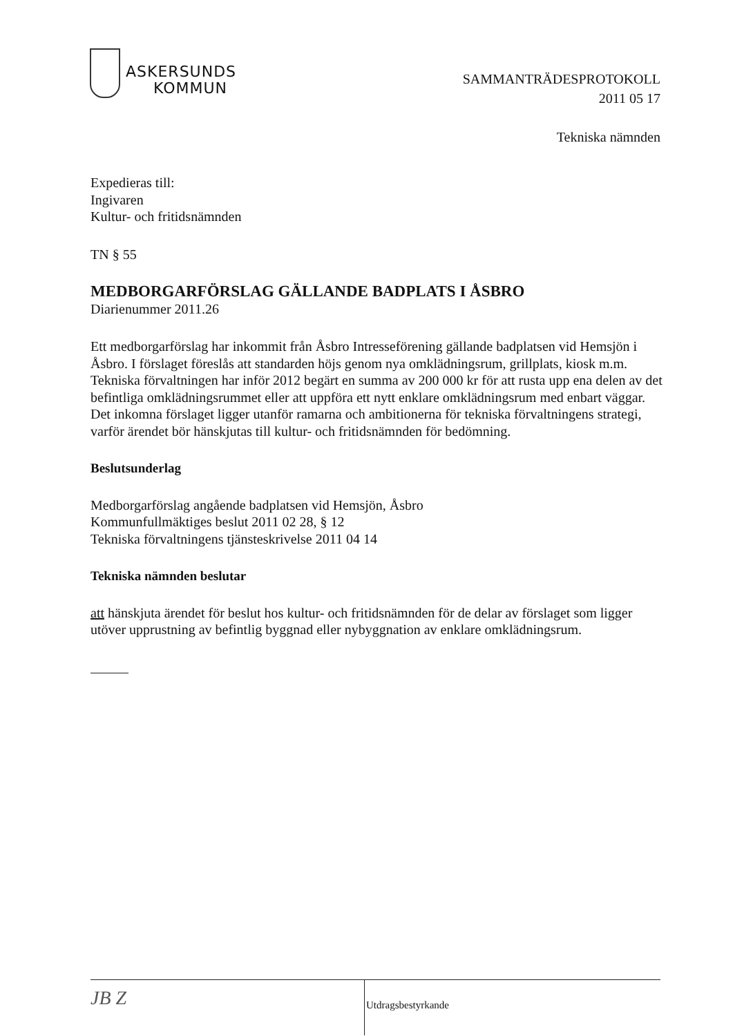ASKERSUNDS
KOMMUN
SAMMANTRÄDESPROTOKOLL
2011 05 17
Tekniska nämnden
Expedieras till:
Ingivaren
Kultur- och fritidsnämnden
TN § 55
MEDBORGARFÖRSLAG GÄLLANDE BADPLATS I ÅSBRO
Diarienummer 2011.26
Ett medborgarförslag har inkommit från Åsbro Intresseförening gällande badplatsen vid Hemsjön i Åsbro. I förslaget föreslås att standarden höjs genom nya omklädningsrum, grillplats, kiosk m.m.
Tekniska förvaltningen har inför 2012 begärt en summa av 200 000 kr för att rusta upp ena delen av det befintliga omklädningsrummet eller att uppföra ett nytt enklare omklädningsrum med enbart väggar.
Det inkomna förslaget ligger utanför ramarna och ambitionerna för tekniska förvaltningens strategi, varför ärendet bör hänskjutas till kultur- och fritidsnämnden för bedömning.
Beslutsunderlag
Medborgarförslag angående badplatsen vid Hemsjön, Åsbro
Kommunfullmäktiges beslut 2011 02 28, § 12
Tekniska förvaltningens tjänsteskrivelse 2011 04 14
Tekniska nämnden beslutar
att hänskjuta ärendet för beslut hos kultur- och fritidsnämnden för de delar av förslaget som ligger utöver upprustning av befintlig byggnad eller nybyggnation av enklare omklädningsrum.
JB Z
Utdragsbestyrkande